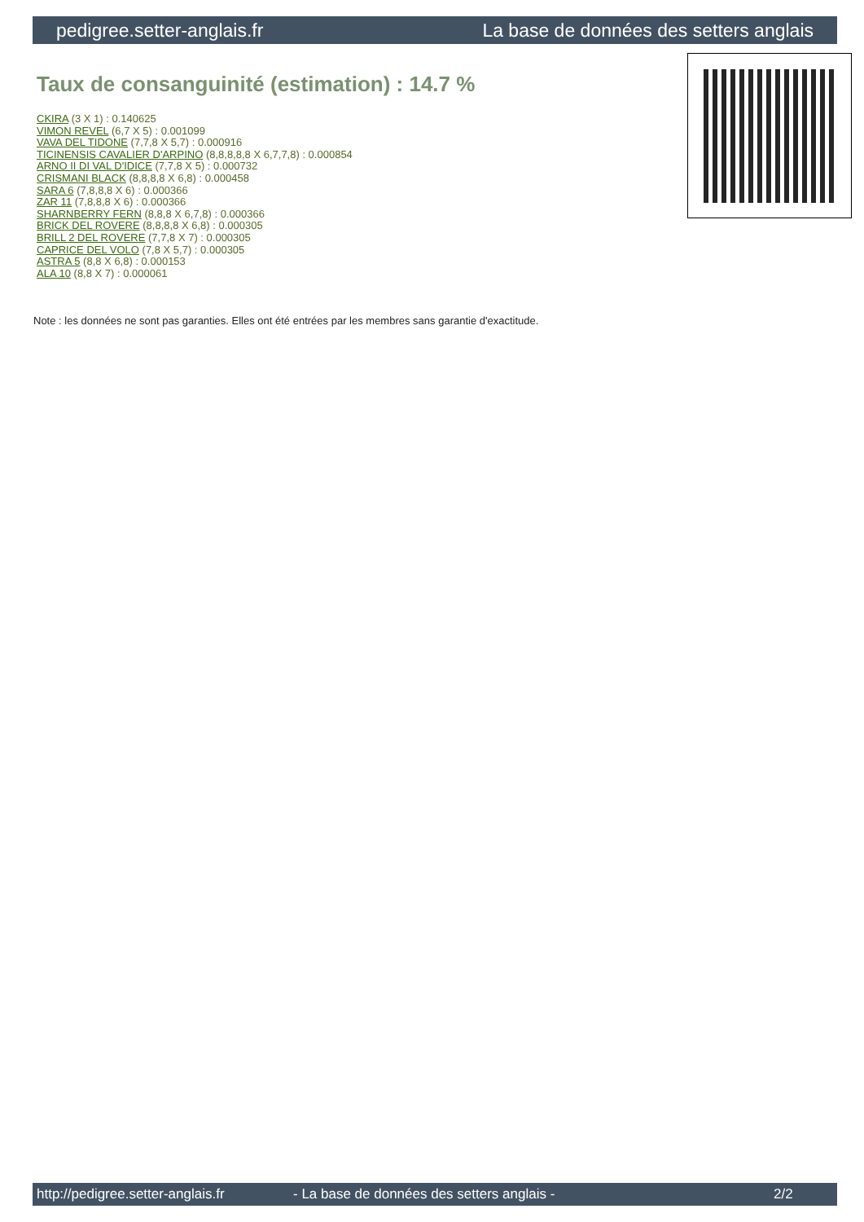pedigree.setter-anglais.fr La base de données des setters anglais
Taux de consanguinité (estimation) : 14.7 %
CKIRA (3 X 1) : 0.140625
VIMON REVEL (6,7 X 5) : 0.001099
VAVA DEL TIDONE (7,7,8 X 5,7) : 0.000916
TICINENSIS CAVALIER D'ARPINO (8,8,8,8,8 X 6,7,7,8) : 0.000854
ARNO II DI VAL D'IDICE (7,7,8 X 5) : 0.000732
CRISMANI BLACK (8,8,8,8 X 6,8) : 0.000458
SARA 6 (7,8,8,8 X 6) : 0.000366
ZAR 11 (7,8,8,8 X 6) : 0.000366
SHARNBERRY FERN (8,8,8 X 6,7,8) : 0.000366
BRICK DEL ROVERE (8,8,8,8 X 6,8) : 0.000305
BRILL 2 DEL ROVERE (7,7,8 X 7) : 0.000305
CAPRICE DEL VOLO (7,8 X 5,7) : 0.000305
ASTRA 5 (8,8 X 6,8) : 0.000153
ALA 10 (8,8 X 7) : 0.000061
Note : les données ne sont pas garanties. Elles ont été entrées par les membres sans garantie d'exactitude.
http://pedigree.setter-anglais.fr - La base de données des setters anglais - 2/2